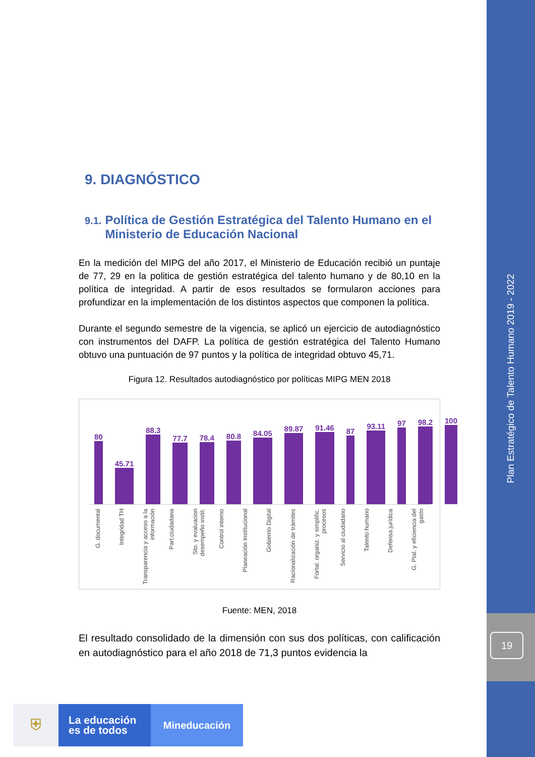Plan Estratégico de Talento Humano 2019 - 2022
19
9. DIAGNÓSTICO
9.1. Política de Gestión Estratégica del Talento Humano en el Ministerio de Educación Nacional
En la medición del MIPG del año 2017, el Ministerio de Educación recibió un puntaje de 77, 29 en la politica de gestión estratégica del talento humano y de 80,10 en la política de integridad. A partir de esos resultados se formularon acciones para profundizar en la implementación de los distintos aspectos que componen la política.
Durante el segundo semestre de la vigencia, se aplicó un ejercicio de autodiagnóstico con instrumentos del DAFP. La política de gestión estratégica del Talento Humano obtuvo una puntuación de 97 puntos y la política de integridad obtuvo 45,71.
Figura 12. Resultados autodiagnóstico por políticas MIPG MEN 2018
80
45.71
88.3
77.7
78.4
80.8
84.05
89.87
91.46
87
93.11
97
98.2
100
G. documental
Integridad TH
Transparencia y acceso a la información
Part.ciudadana
Sto. y evaluacion desempeño instit.
Control interno
Planeación Institucional
Gobierno Digital
Racionalización de trámites
Fortal. organiz. y simplific. procesos
Servicio al ciudadano
Talento humano
Defensa jurídica
G. Ptal. y eficiencia del gasto
Fuente: MEN, 2018
El resultado consolidado de la dimensión con sus dos políticas, con calificación en autodiagnóstico para el año 2018 de 71,3 puntos evidencia la
⛨
La educación es de todos
Mineducación